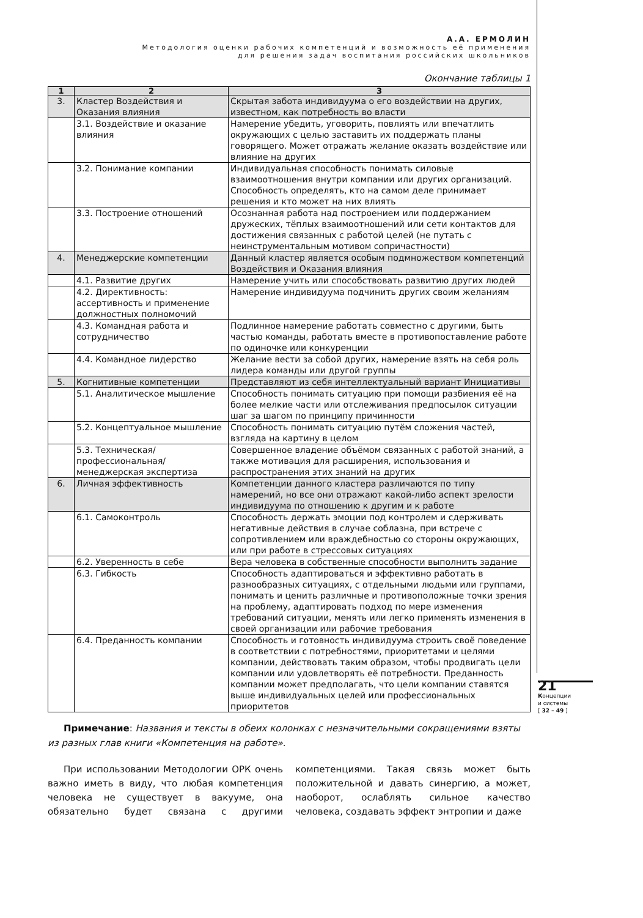А.А. ЕРМОЛИН
Методология оценки рабочих компетенций и возможность её применения
для решения задач воспитания российских школьников
Окончание таблицы 1
| 1 | 2 | 3 |
| --- | --- | --- |
| 3. | Кластер Воздействия и Оказания влияния | Скрытая забота индивидуума о его воздействии на других, известном, как потребность во власти |
| | 3.1. Воздействие и оказание влияния | Намерение убедить, уговорить, повлиять или впечатлить окружающих с целью заставить их поддержать планы говорящего. Может отражать желание оказать воздействие или влияние на других |
| | 3.2. Понимание компании | Индивидуальная способность понимать силовые взаимоотношения внутри компании или других организаций. Способность определять, кто на самом деле принимает решения и кто может на них влиять |
| | 3.3. Построение отношений | Осознанная работа над построением или поддержанием дружеских, тёплых взаимоотношений или сети контактов для достижения связанных с работой целей (не путать с неинструментальным мотивом сопричастности) |
| 4. | Менеджерские компетенции | Данный кластер является особым подмножеством компетенций Воздействия и Оказания влияния |
| | 4.1. Развитие других | Намерение учить или способствовать развитию других людей |
| | 4.2. Директивность: ассертивность и применение должностных полномочий | Намерение индивидуума подчинить других своим желаниям |
| | 4.3. Командная работа и сотрудничество | Подлинное намерение работать совместно с другими, быть частью команды, работать вместе в противопоставление работе по одиночке или конкуренции |
| | 4.4. Командное лидерство | Желание вести за собой других, намерение взять на себя роль лидера команды или другой группы |
| 5. | Когнитивные компетенции | Представляют из себя интеллектуальный вариант Инициативы |
| | 5.1. Аналитическое мышление | Способность понимать ситуацию при помощи разбиения её на более мелкие части или отслеживания предпосылок ситуации шаг за шагом по принципу причинности |
| | 5.2. Концептуальное мышление | Способность понимать ситуацию путём сложения частей, взгляда на картину в целом |
| | 5.3. Техническая/ профессиональная/ менеджерская экспертиза | Совершенное владение объёмом связанных с работой знаний, а также мотивация для расширения, использования и распространения этих знаний на других |
| 6. | Личная эффективность | Компетенции данного кластера различаются по типу намерений, но все они отражают какой-либо аспект зрелости индивидуума по отношению к другим и к работе |
| | 6.1. Самоконтроль | Способность держать эмоции под контролем и сдерживать негативные действия в случае соблазна, при встрече с сопротивлением или враждебностью со стороны окружающих, или при работе в стрессовых ситуациях |
| | 6.2. Уверенность в себе | Вера человека в собственные способности выполнить задание |
| | 6.3. Гибкость | Способность адаптироваться и эффективно работать в разнообразных ситуациях, с отдельными людьми или группами, понимать и ценить различные и противоположные точки зрения на проблему, адаптировать подход по мере изменения требований ситуации, менять или легко применять изменения в своей организации или рабочие требования |
| | 6.4. Преданность компании | Способность и готовность индивидуума строить своё поведение в соответствии с потребностями, приоритетами и целями компании, действовать таким образом, чтобы продвигать цели компании или удовлетворять её потребности. Преданность компании может предполагать, что цели компании ставятся выше индивидуальных целей или профессиональных приоритетов |
Примечание: Названия и тексты в обеих колонках с незначительными сокращениями взяты из разных глав книги «Компетенция на работе».
При использовании Методологии ОРК очень важно иметь в виду, что любая компетенция человека не существует в вакууме, она обязательно будет связана с другими компетенциями. Такая связь может быть положительной и давать синергию, а может, наоборот, ослаблять сильное качество человека, создавать эффект энтропии и даже
21
Концепции
и системы
[ 32 – 49 ]